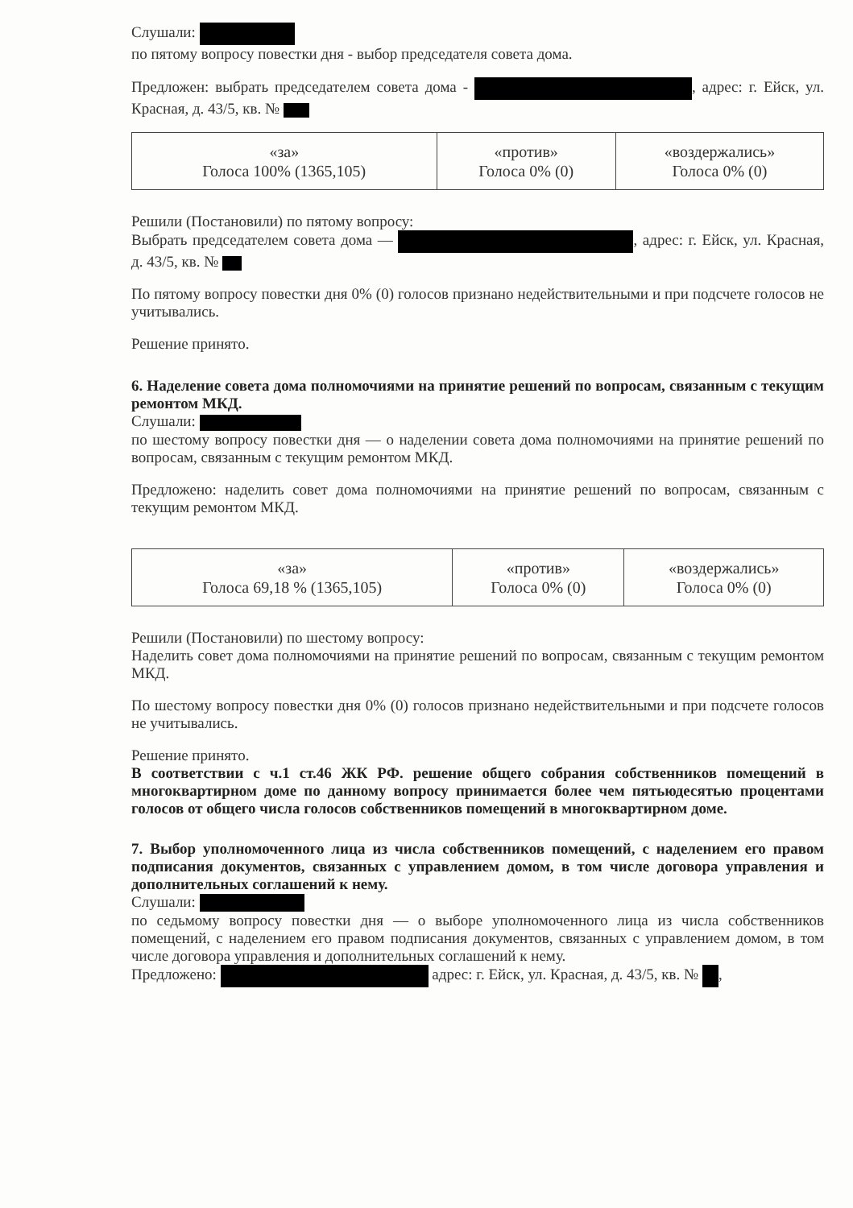Слушали:
по пятому вопросу повестки дня - выбор председателя совета дома.
Предложен: выбрать председателем совета дома - , адрес: г. Ейск, ул. Красная, д. 43/5, кв. №
| «за» Голоса 100% (1365,105) | «против» Голоса 0% (0) | «воздержались» Голоса 0% (0) |
Решили (Постановили) по пятому вопросу:
Выбрать председателем совета дома — , адрес: г. Ейск, ул. Красная, д. 43/5, кв. №
По пятому вопросу повестки дня 0% (0) голосов признано недействительными и при подсчете голосов не учитывались.
Решение принято.
6. Наделение совета дома полномочиями на принятие решений по вопросам, связанным с текущим ремонтом МКД.
Слушали:
по шестому вопросу повестки дня — о наделении совета дома полномочиями на принятие решений по вопросам, связанным с текущим ремонтом МКД.
Предложено: наделить совет дома полномочиями на принятие решений по вопросам, связанным с текущим ремонтом МКД.
| «за» Голоса 69,18 % (1365,105) | «против» Голоса 0% (0) | «воздержались» Голоса 0% (0) |
Решили (Постановили) по шестому вопросу:
Наделить совет дома полномочиями на принятие решений по вопросам, связанным с текущим ремонтом МКД.
По шестому вопросу повестки дня 0% (0) голосов признано недействительными и при подсчете голосов не учитывались.
Решение принято.
В соответствии с ч.1 ст.46 ЖК РФ. решение общего собрания собственников помещений в многоквартирном доме по данному вопросу принимается более чем пятьюдесятью процентами голосов от общего числа голосов собственников помещений в многоквартирном доме.
7. Выбор уполномоченного лица из числа собственников помещений, с наделением его правом подписания документов, связанных с управлением домом, в том числе договора управления и дополнительных соглашений к нему.
Слушали:
по седьмому вопросу повестки дня — о выборе уполномоченного лица из числа собственников помещений, с наделением его правом подписания документов, связанных с управлением домом, в том числе договора управления и дополнительных соглашений к нему.
Предложено: адрес: г. Ейск, ул. Красная, д. 43/5, кв. № ,